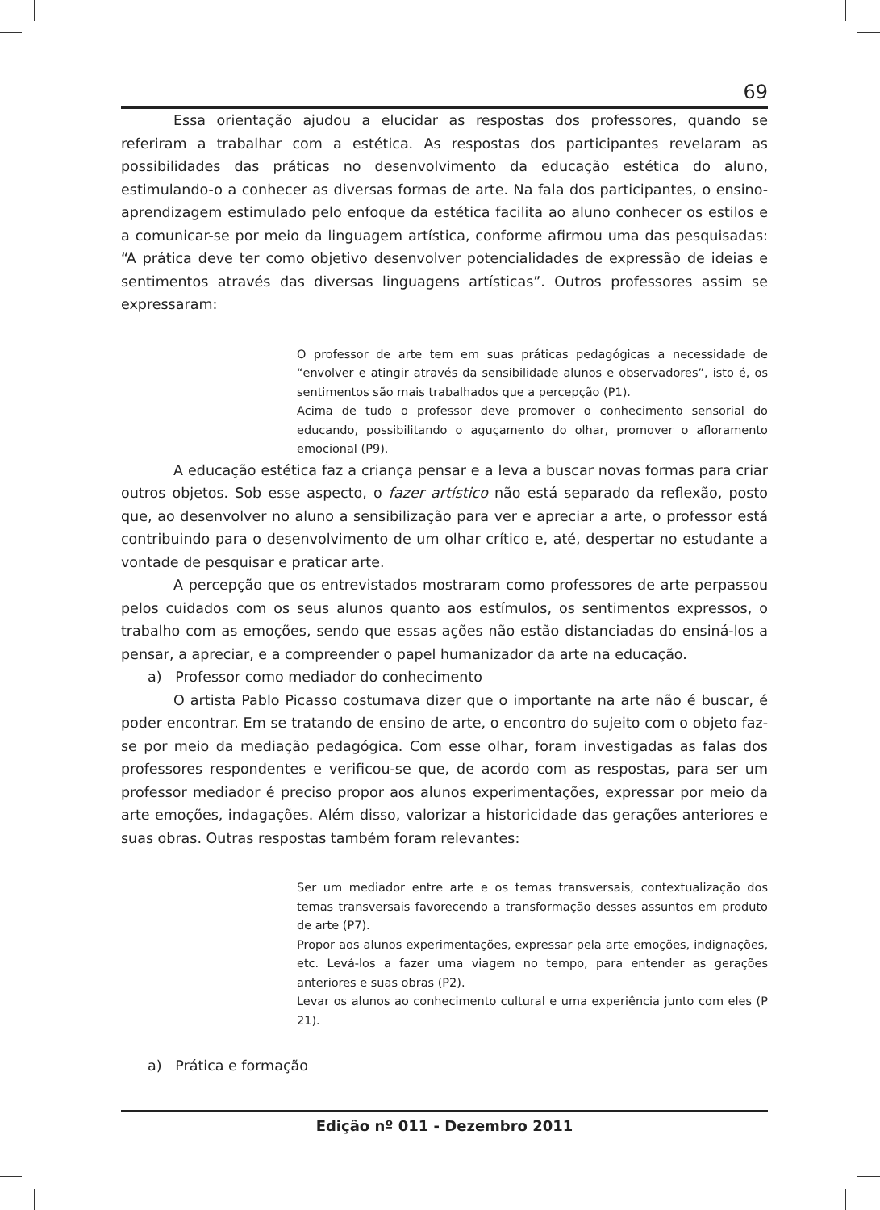69
Essa orientação ajudou a elucidar as respostas dos professores, quando se referiram a trabalhar com a estética. As respostas dos participantes revelaram as possibilidades das práticas no desenvolvimento da educação estética do aluno, estimulando-o a conhecer as diversas formas de arte. Na fala dos participantes, o ensino-aprendizagem estimulado pelo enfoque da estética facilita ao aluno conhecer os estilos e a comunicar-se por meio da linguagem artística, conforme afirmou uma das pesquisadas: “A prática deve ter como objetivo desenvolver potencialidades de expressão de ideias e sentimentos através das diversas linguagens artísticas”. Outros professores assim se expressaram:
O professor de arte tem em suas práticas pedagógicas a necessidade de “envolver e atingir através da sensibilidade alunos e observadores”, isto é, os sentimentos são mais trabalhados que a percepção (P1).
Acima de tudo o professor deve promover o conhecimento sensorial do educando, possibilitando o aguçamento do olhar, promover o afloramento emocional (P9).
A educação estética faz a criança pensar e a leva a buscar novas formas para criar outros objetos. Sob esse aspecto, o fazer artístico não está separado da reflexão, posto que, ao desenvolver no aluno a sensibilização para ver e apreciar a arte, o professor está contribuindo para o desenvolvimento de um olhar crítico e, até, despertar no estudante a vontade de pesquisar e praticar arte.
A percepção que os entrevistados mostraram como professores de arte perpassou pelos cuidados com os seus alunos quanto aos estímulos, os sentimentos expressos, o trabalho com as emoções, sendo que essas ações não estão distanciadas do ensiná-los a pensar, a apreciar, e a compreender o papel humanizador da arte na educação.
a) Professor como mediador do conhecimento
O artista Pablo Picasso costumava dizer que o importante na arte não é buscar, é poder encontrar. Em se tratando de ensino de arte, o encontro do sujeito com o objeto faz-se por meio da mediação pedagógica. Com esse olhar, foram investigadas as falas dos professores respondentes e verificou-se que, de acordo com as respostas, para ser um professor mediador é preciso propor aos alunos experimentações, expressar por meio da arte emoções, indagações. Além disso, valorizar a historicidade das gerações anteriores e suas obras. Outras respostas também foram relevantes:
Ser um mediador entre arte e os temas transversais, contextualização dos temas transversais favorecendo a transformação desses assuntos em produto de arte (P7).
Propor aos alunos experimentações, expressar pela arte emoções, indignações, etc. Levá-los a fazer uma viagem no tempo, para entender as gerações anteriores e suas obras (P2).
Levar os alunos ao conhecimento cultural e uma experiência junto com eles (P 21).
a) Prática e formação
Edição nº 011 - Dezembro 2011